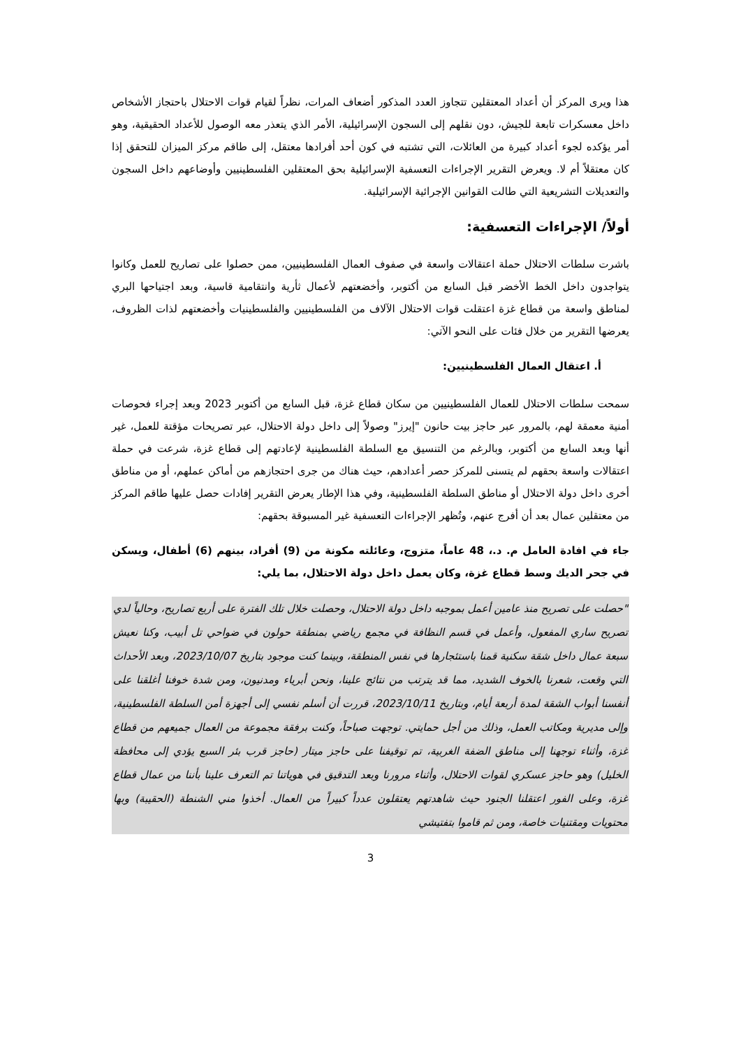هذا ويرى المركز أن أعداد المعتقلين تتجاوز العدد المذكور أضعاف المرات، نظراً لقيام قوات الاحتلال باحتجاز الأشخاص داخل معسكرات تابعة للجيش، دون نقلهم إلى السجون الإسرائيلية، الأمر الذي يتعذر معه الوصول للأعداد الحقيقية، وهو أمر يؤكده لجوء أعداد كبيرة من العائلات، التي تشتبه في كون أحد أفرادها معتقل، إلى طاقم مركز الميزان للتحقق إذا كان معتقلاً أم لا. ويعرض التقرير الإجراءات التعسفية الإسرائيلية بحق المعتقلين الفلسطينيين وأوضاعهم داخل السجون والتعديلات التشريعية التي طالت القوانين الإجرائية الإسرائيلية.
أولاً/ الإجراءات التعسفية:
باشرت سلطات الاحتلال حملة اعتقالات واسعة في صفوف العمال الفلسطينيين، ممن حصلوا على تصاريح للعمل وكانوا يتواجدون داخل الخط الأخضر قبل السابع من أكتوبر، وأخضعتهم لأعمال ثأرية وانتقامية قاسية، وبعد اجتياحها البري لمناطق واسعة من قطاع غزة اعتقلت قوات الاحتلال الآلاف من الفلسطينيين والفلسطينيات وأخضعتهم لذات الظروف، يعرضها التقرير من خلال فئات على النحو الآتي:
أ. اعتقال العمال الفلسطينيين:
سمحت سلطات الاحتلال للعمال الفلسطينيين من سكان قطاع غزة، قبل السابع من أكتوبر 2023 وبعد إجراء فحوصات أمنية معمقة لهم، بالمرور عبر حاجز بيت حانون "إيرز" وصولاً إلى داخل دولة الاحتلال، عبر تصريحات مؤقتة للعمل، غير أنها وبعد السابع من أكتوبر، وبالرغم من التنسيق مع السلطة الفلسطينية لإعادتهم إلى قطاع غزة، شرعت في حملة اعتقالات واسعة بحقهم لم يتسنى للمركز حصر أعدادهم، حيث هناك من جرى احتجازهم من أماكن عملهم، أو من مناطق أخرى داخل دولة الاحتلال أو مناطق السلطة الفلسطينية، وفي هذا الإطار يعرض التقرير إفادات حصل عليها طاقم المركز من معتقلين عمال بعد أن أفرج عنهم، وتُظهر الإجراءات التعسفية غير المسبوقة بحقهم:
جاء في افادة العامل م. د.، 48 عاماً، متزوج، وعائلته مكونة من (9) أفراد، بينهم (6) أطفال، ويسكن في جحر الديك وسط قطاع غزة، وكان يعمل داخل دولة الاحتلال، بما يلي:
"حصلت على تصريح منذ عامين أعمل بموجبه داخل دولة الاحتلال، وحصلت خلال تلك الفترة على أربع تصاريح، وحالياً لدي تصريح ساري المفعول، وأعمل في قسم النظافة في مجمع رياضي بمنطقة حولون في ضواحي تل أبيب، وكنا نعيش سبعة عمال داخل شقة سكنية قمنا باستئجارها في نفس المنطقة، وبينما كنت موجود بتاريخ 2023/10/07، وبعد الأحداث التي وقعت، شعرنا بالخوف الشديد، مما قد يترتب من نتائج علينا، ونحن أبرياء ومدنيون، ومن شدة خوفنا أغلقنا على أنفسنا أبواب الشقة لمدة أربعة أيام، وبتاريخ 2023/10/11، قررت أن أسلم نفسي إلى أجهزة أمن السلطة الفلسطينية، وإلى مديرية ومكاتب العمل، وذلك من أجل حمايتي. توجهت صباحاً، وكنت برفقة مجموعة من العمال جميعهم من قطاع غزة، وأثناء توجهنا إلى مناطق الضفة الغربية، تم توقيفنا على حاجز ميتار (حاجز قرب بئر السبع يؤدي إلى محافظة الخليل) وهو حاجز عسكري لقوات الاحتلال، وأثناء مرورنا وبعد التدقيق في هوياتنا تم التعرف علينا بأننا من عمال قطاع غزة، وعلى الفور اعتقلنا الجنود حيث شاهدتهم يعتقلون عدداً كبيراً من العمال. أخذوا مني الشنطة (الحقيبة) وبها محتويات ومقتنيات خاصة، ومن ثم قاموا بتفتيشي
3